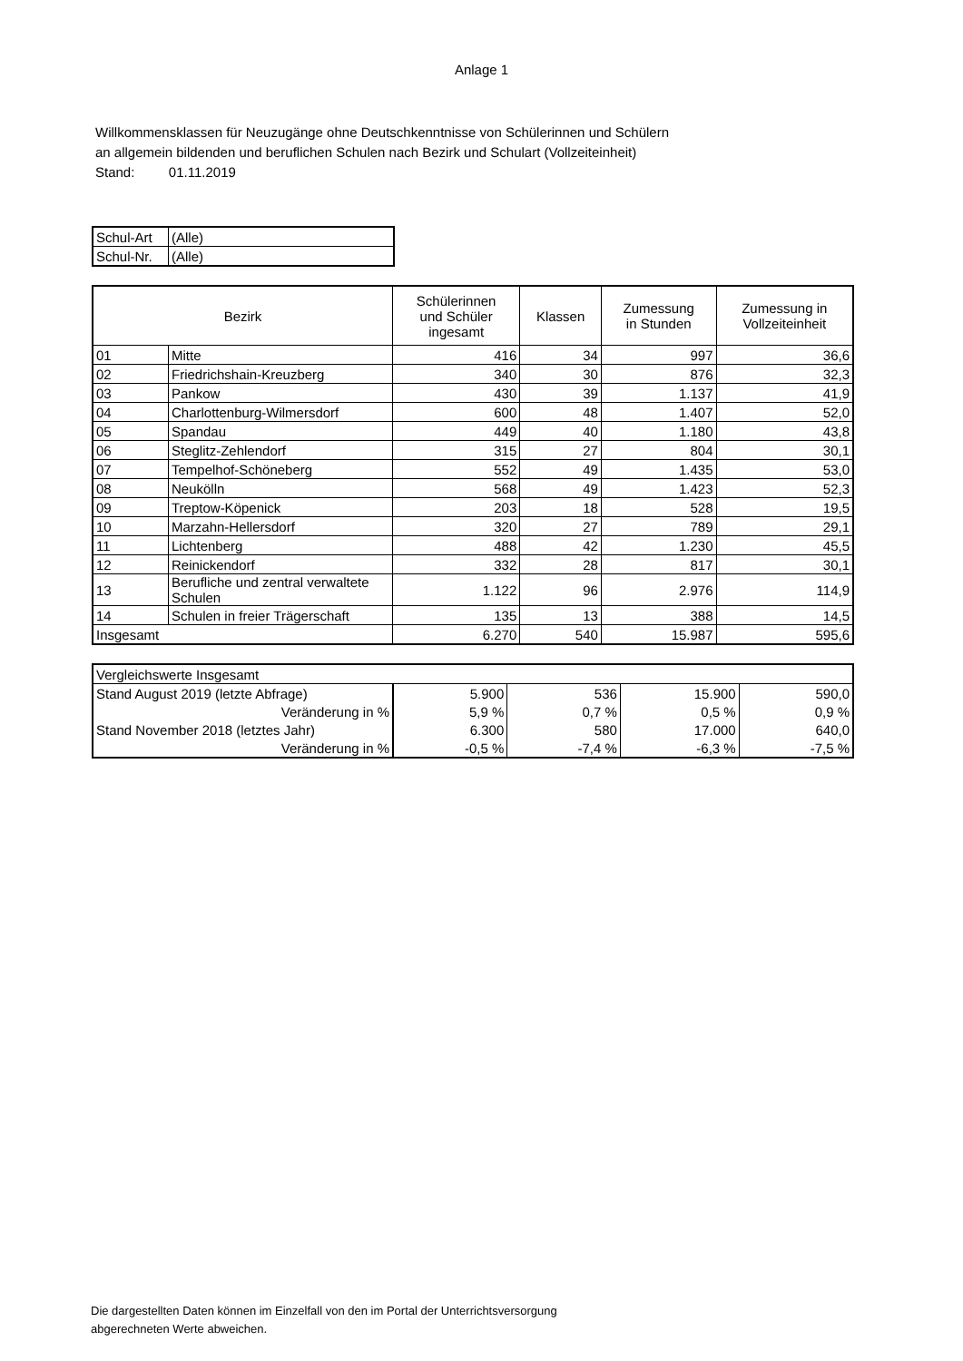Anlage 1
Willkommensklassen für Neuzugänge ohne Deutschkenntnisse von Schülerinnen und Schülern
an allgemein bildenden und beruflichen Schulen nach Bezirk und Schulart (Vollzeiteinheit)
Stand: 01.11.2019
| Schul-Art | (Alle) |
| Schul-Nr. | (Alle) |
| Bezirk | | Schülerinnen und Schüler ingesamt | Klassen | Zumessung in Stunden | Zumessung in Vollzeiteinheit |
| --- | --- | --- | --- | --- | --- |
| 01 | Mitte | 416 | 34 | 997 | 36,6 |
| 02 | Friedrichshain-Kreuzberg | 340 | 30 | 876 | 32,3 |
| 03 | Pankow | 430 | 39 | 1.137 | 41,9 |
| 04 | Charlottenburg-Wilmersdorf | 600 | 48 | 1.407 | 52,0 |
| 05 | Spandau | 449 | 40 | 1.180 | 43,8 |
| 06 | Steglitz-Zehlendorf | 315 | 27 | 804 | 30,1 |
| 07 | Tempelhof-Schöneberg | 552 | 49 | 1.435 | 53,0 |
| 08 | Neukölln | 568 | 49 | 1.423 | 52,3 |
| 09 | Treptow-Köpenick | 203 | 18 | 528 | 19,5 |
| 10 | Marzahn-Hellersdorf | 320 | 27 | 789 | 29,1 |
| 11 | Lichtenberg | 488 | 42 | 1.230 | 45,5 |
| 12 | Reinickendorf | 332 | 28 | 817 | 30,1 |
| 13 | Berufliche und zentral verwaltete Schulen | 1.122 | 96 | 2.976 | 114,9 |
| 14 | Schulen in freier Trägerschaft | 135 | 13 | 388 | 14,5 |
| Insgesamt | | 6.270 | 540 | 15.987 | 595,6 |
| Vergleichswerte Insgesamt | | | | |
| Stand August 2019 (letzte Abfrage) | 5.900 | 536 | 15.900 | 590,0 |
| Veränderung in % | 5,9 % | 0,7 % | 0,5 % | 0,9 % |
| Stand November 2018 (letztes Jahr) | 6.300 | 580 | 17.000 | 640,0 |
| Veränderung in % | -0,5 % | -7,4 % | -6,3 % | -7,5 % |
Die dargestellten Daten können im Einzelfall von den im Portal der Unterrichtsversorgung
abgerechneten Werte abweichen.